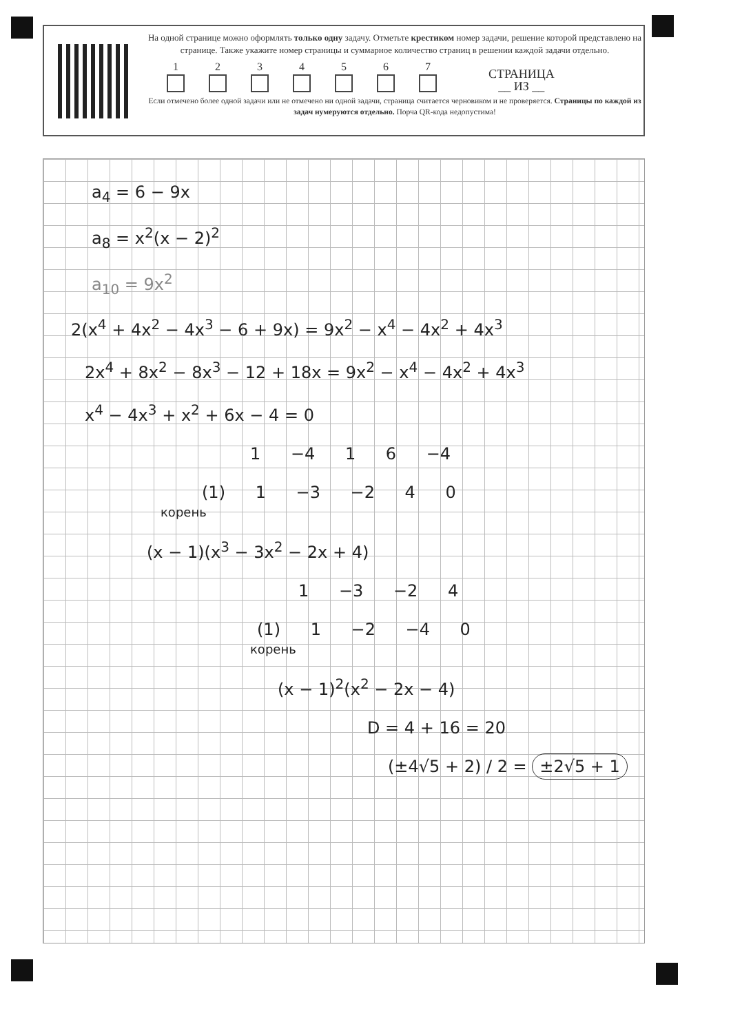На одной странице можно оформлять только одну задачу. Отметьте крестиком номер задачи, решение которой представлено на странице. Также укажите номер страницы и суммарное количество страниц в решении каждой задачи отдельно.
1
2
3
4
5
6
7
СТРАНИЦА
__ ИЗ __
Если отмечено более одной задачи или не отмечено ни одной задачи, страница считается черновиком и не проверяется. Страницы по каждой из задач нумеруются отдельно. Порча QR-кода недопустима!
a<sub>4</sub> = 6 − 9x
a<sub>8</sub> = x<sup>2</sup>(x − 2)<sup>2</sup>
a<sub>10</sub> = 9x<sup>2</sup>
2(x<sup>4</sup> + 4x<sup>2</sup> − 4x<sup>3</sup> − 6 + 9x) = 9x<sup>2</sup> − x<sup>4</sup> − 4x<sup>2</sup> + 4x<sup>3</sup>
2x<sup>4</sup> + 8x<sup>2</sup> − 8x<sup>3</sup> − 12 + 18x = 9x<sup>2</sup> − x<sup>4</sup> − 4x<sup>2</sup> + 4x<sup>3</sup>
x<sup>4</sup> − 4x<sup>3</sup> + x<sup>2</sup> + 6x − 4 = 0
1 −4 1 6 −4
(1) 1 −3 −2 4 0
корень
(x − 1)(x<sup>3</sup> − 3x<sup>2</sup> − 2x + 4)
1 −3 −2 4
(1) 1 −2 −4 0
корень
(x − 1)<sup>2</sup>(x<sup>2</sup> − 2x − 4)
D = 4 + 16 = 20
(±4√5 + 2) / 2 = ±2√5 + 1